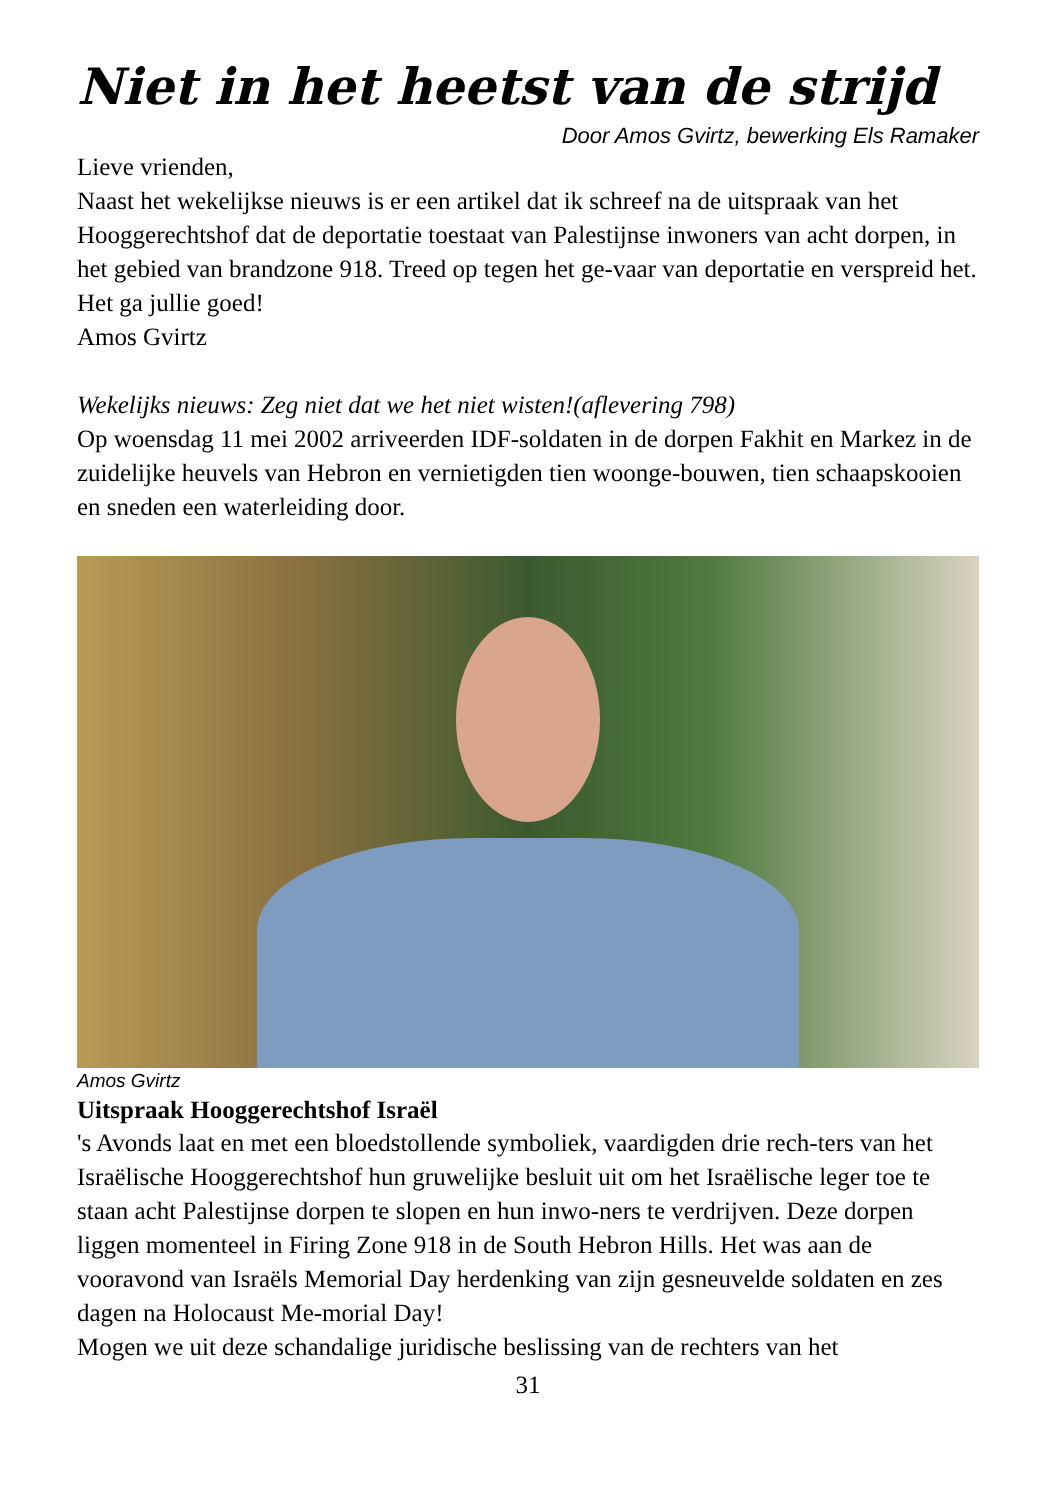Niet in het heetst van de strijd
Door Amos Gvirtz, bewerking Els Ramaker
Lieve vrienden,
Naast het wekelijkse nieuws is er een artikel dat ik schreef na de uitspraak van het Hooggerechtshof dat de deportatie toestaat van Palestijnse inwoners van acht dorpen, in het gebied van brandzone 918. Treed op tegen het ge-vaar van deportatie en verspreid het.
Het ga jullie goed!
Amos Gvirtz
Wekelijks nieuws: Zeg niet dat we het niet wisten!(aflevering 798)
Op woensdag 11 mei 2002 arriveerden IDF-soldaten in de dorpen Fakhit en Markez in de zuidelijke heuvels van Hebron en vernietigden tien woonge-bouwen, tien schaapskooien en sneden een waterleiding door.
Amos Gvirtz
Uitspraak Hooggerechtshof Israël
's Avonds laat en met een bloedstollende symboliek, vaardigden drie rech-ters van het Israëlische Hooggerechtshof hun gruwelijke besluit uit om het Israëlische leger toe te staan acht Palestijnse dorpen te slopen en hun inwo-ners te verdrijven. Deze dorpen liggen momenteel in Firing Zone 918 in de South Hebron Hills. Het was aan de vooravond van Israëls Memorial Day herdenking van zijn gesneuvelde soldaten en zes dagen na Holocaust Me-morial Day!
Mogen we uit deze schandalige juridische beslissing van de rechters van het
31